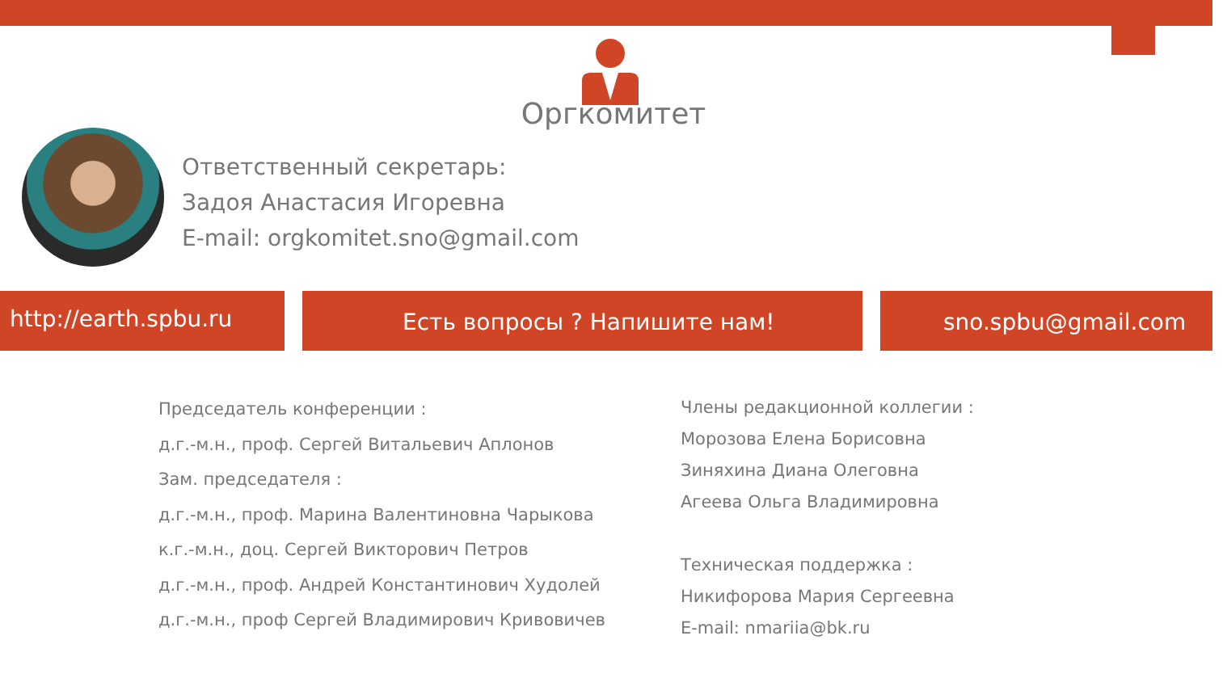Оргкомитет
Ответственный секретарь:
Задоя Анастасия Игоревна
E-mail: orgkomitet.sno@gmail.com
http://earth.spbu.ru Есть вопросы ? Напишите нам! sno.spbu@gmail.com
Председатель конференции :
д.г.-м.н., проф. Сергей Витальевич Аплонов
Зам. председателя :
д.г.-м.н., проф. Марина Валентиновна Чарыкова
к.г.-м.н., доц. Сергей Викторович Петров
д.г.-м.н., проф. Андрей Константинович Худолей
д.г.-м.н., проф Сергей Владимирович Кривовичев
Члены редакционной коллегии :
Морозова Елена Борисовна
Зиняхина Диана Олеговна
Агеева Ольга Владимировна
Техническая поддержка :
Никифорова Мария Сергеевна
E-mail: nmariia@bk.ru